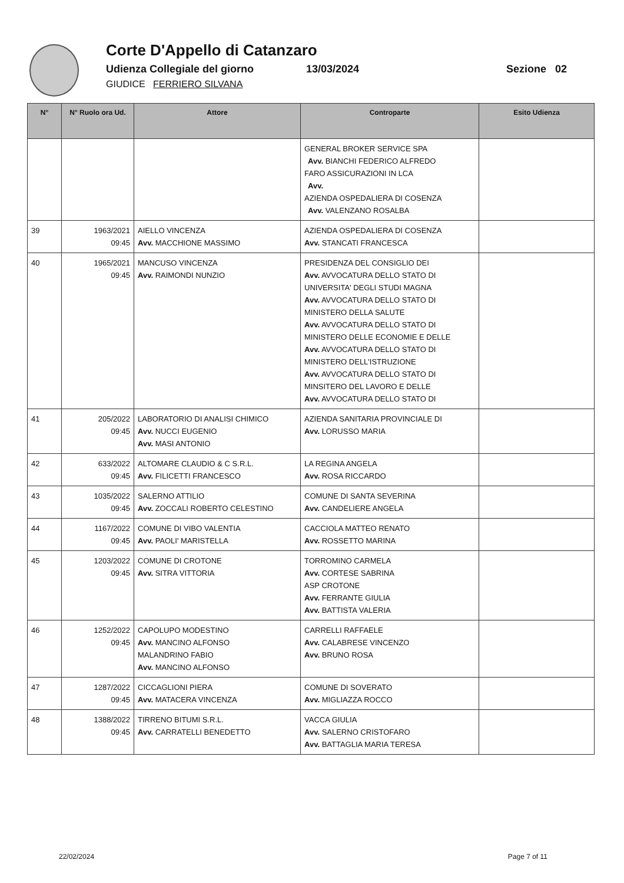Corte D'Appello di Catanzaro
Udienza Collegiale del giorno 13/03/2024 Sezione 02
GIUDICE FERRIERO SILVANA
| N° | N° Ruolo ora Ud. | Attore | Controparte | Esito Udienza |
| --- | --- | --- | --- | --- |
| | | | GENERAL BROKER SERVICE SPA Avv. BIANCHI FEDERICO ALFREDO FARO ASSICURAZIONI IN LCA Avv. AZIENDA OSPEDALIERA DI COSENZA Avv. VALENZANO ROSALBA | |
| 39 | 1963/2021 09:45 | AIELLO VINCENZA Avv. MACCHIONE MASSIMO | AZIENDA OSPEDALIERA DI COSENZA Avv. STANCATI FRANCESCA | |
| 40 | 1965/2021 09:45 | MANCUSO VINCENZA Avv. RAIMONDI NUNZIO | PRESIDENZA DEL CONSIGLIO DEI Avv. AVVOCATURA DELLO STATO DI UNIVERSITA' DEGLI STUDI MAGNA Avv. AVVOCATURA DELLO STATO DI MINISTERO DELLA SALUTE Avv. AVVOCATURA DELLO STATO DI MINISTERO DELLE ECONOMIE E DELLE Avv. AVVOCATURA DELLO STATO DI MINISTERO DELL'ISTRUZIONE Avv. AVVOCATURA DELLO STATO DI MINSITERO DEL LAVORO E DELLE Avv. AVVOCATURA DELLO STATO DI | |
| 41 | 205/2022 09:45 | LABORATORIO DI ANALISI CHIMICO Avv. NUCCI EUGENIO Avv. MASI ANTONIO | AZIENDA SANITARIA PROVINCIALE DI Avv. LORUSSO MARIA | |
| 42 | 633/2022 09:45 | ALTOMARE CLAUDIO & C S.R.L. Avv. FILICETTI FRANCESCO | LA REGINA ANGELA Avv. ROSA RICCARDO | |
| 43 | 1035/2022 09:45 | SALERNO ATTILIO Avv. ZOCCALI ROBERTO CELESTINO | COMUNE DI SANTA SEVERINA Avv. CANDELIERE ANGELA | |
| 44 | 1167/2022 09:45 | COMUNE DI VIBO VALENTIA Avv. PAOLI' MARISTELLA | CACCIOLA MATTEO RENATO Avv. ROSSETTO MARINA | |
| 45 | 1203/2022 09:45 | COMUNE DI CROTONE Avv. SITRA VITTORIA | TORROMINO CARMELA Avv. CORTESE SABRINA ASP CROTONE Avv. FERRANTE GIULIA Avv. BATTISTA VALERIA | |
| 46 | 1252/2022 09:45 | CAPOLUPO MODESTINO Avv. MANCINO ALFONSO MALANDRINO FABIO Avv. MANCINO ALFONSO | CARRELLI RAFFAELE Avv. CALABRESE VINCENZO Avv. BRUNO ROSA | |
| 47 | 1287/2022 09:45 | CICCAGLIONI PIERA Avv. MATACERA VINCENZA | COMUNE DI SOVERATO Avv. MIGLIAZZA ROCCO | |
| 48 | 1388/2022 09:45 | TIRRENO BITUMI S.R.L. Avv. CARRATELLI BENEDETTO | VACCA GIULIA Avv. SALERNO CRISTOFARO Avv. BATTAGLIA MARIA TERESA | |
22/02/2024 Page 7 of 11